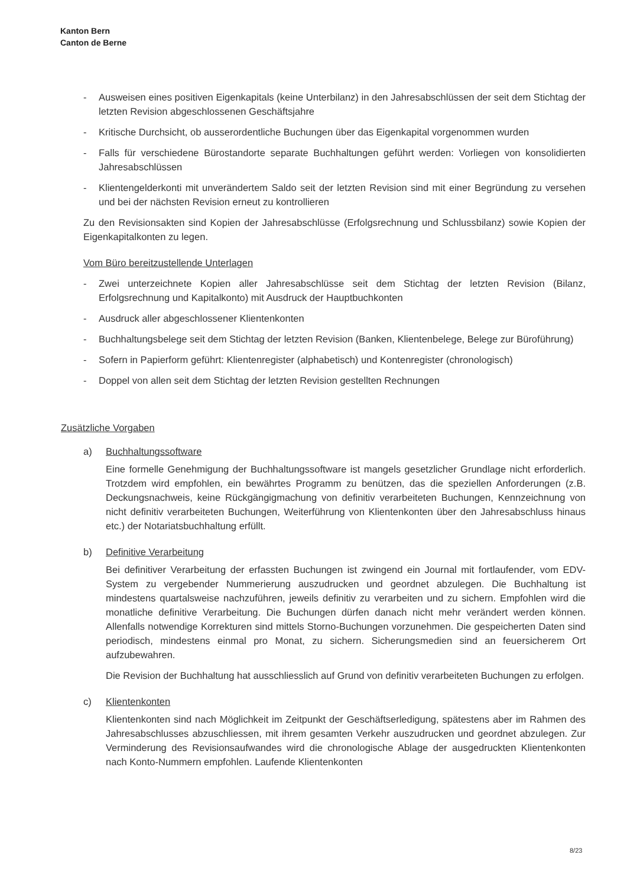Kanton Bern
Canton de Berne
- Ausweisen eines positiven Eigenkapitals (keine Unterbilanz) in den Jahresabschlüssen der seit dem Stichtag der letzten Revision abgeschlossenen Geschäftsjahre
- Kritische Durchsicht, ob ausserordentliche Buchungen über das Eigenkapital vorgenommen wurden
- Falls für verschiedene Bürostandorte separate Buchhaltungen geführt werden: Vorliegen von konsolidierten Jahresabschlüssen
- Klientengelderkonti mit unverändertem Saldo seit der letzten Revision sind mit einer Begründung zu versehen und bei der nächsten Revision erneut zu kontrollieren
Zu den Revisionsakten sind Kopien der Jahresabschlüsse (Erfolgsrechnung und Schlussbilanz) sowie Kopien der Eigenkapitalkonten zu legen.
Vom Büro bereitzustellende Unterlagen
- Zwei unterzeichnete Kopien aller Jahresabschlüsse seit dem Stichtag der letzten Revision (Bilanz, Erfolgsrechnung und Kapitalkonto) mit Ausdruck der Hauptbuchkonten
- Ausdruck aller abgeschlossener Klientenkonten
- Buchhaltungsbelege seit dem Stichtag der letzten Revision (Banken, Klientenbelege, Belege zur Büroführung)
- Sofern in Papierform geführt: Klientenregister (alphabetisch) und Kontenregister (chronologisch)
- Doppel von allen seit dem Stichtag der letzten Revision gestellten Rechnungen
Zusätzliche Vorgaben
a) Buchhaltungssoftware
Eine formelle Genehmigung der Buchhaltungssoftware ist mangels gesetzlicher Grundlage nicht erforderlich. Trotzdem wird empfohlen, ein bewährtes Programm zu benützen, das die speziellen Anforderungen (z.B. Deckungsnachweis, keine Rückgängigmachung von definitiv verarbeiteten Buchungen, Kennzeichnung von nicht definitiv verarbeiteten Buchungen, Weiterführung von Klientenkonten über den Jahresabschluss hinaus etc.) der Notariatsbuchhaltung erfüllt.
b) Definitive Verarbeitung
Bei definitiver Verarbeitung der erfassten Buchungen ist zwingend ein Journal mit fortlaufender, vom EDV-System zu vergebender Nummerierung auszudrucken und geordnet abzulegen. Die Buchhaltung ist mindestens quartalsweise nachzuführen, jeweils definitiv zu verarbeiten und zu sichern. Empfohlen wird die monatliche definitive Verarbeitung. Die Buchungen dürfen danach nicht mehr verändert werden können. Allenfalls notwendige Korrekturen sind mittels Storno-Buchungen vorzunehmen. Die gespeicherten Daten sind periodisch, mindestens einmal pro Monat, zu sichern. Sicherungsmedien sind an feuersicherem Ort aufzubewahren.
Die Revision der Buchhaltung hat ausschliesslich auf Grund von definitiv verarbeiteten Buchungen zu erfolgen.
c) Klientenkonten
Klientenkonten sind nach Möglichkeit im Zeitpunkt der Geschäftserledigung, spätestens aber im Rahmen des Jahresabschlusses abzuschliessen, mit ihrem gesamten Verkehr auszudrucken und geordnet abzulegen. Zur Verminderung des Revisionsaufwandes wird die chronologische Ablage der ausgedruckten Klientenkonten nach Konto-Nummern empfohlen. Laufende Klientenkonten
8/23